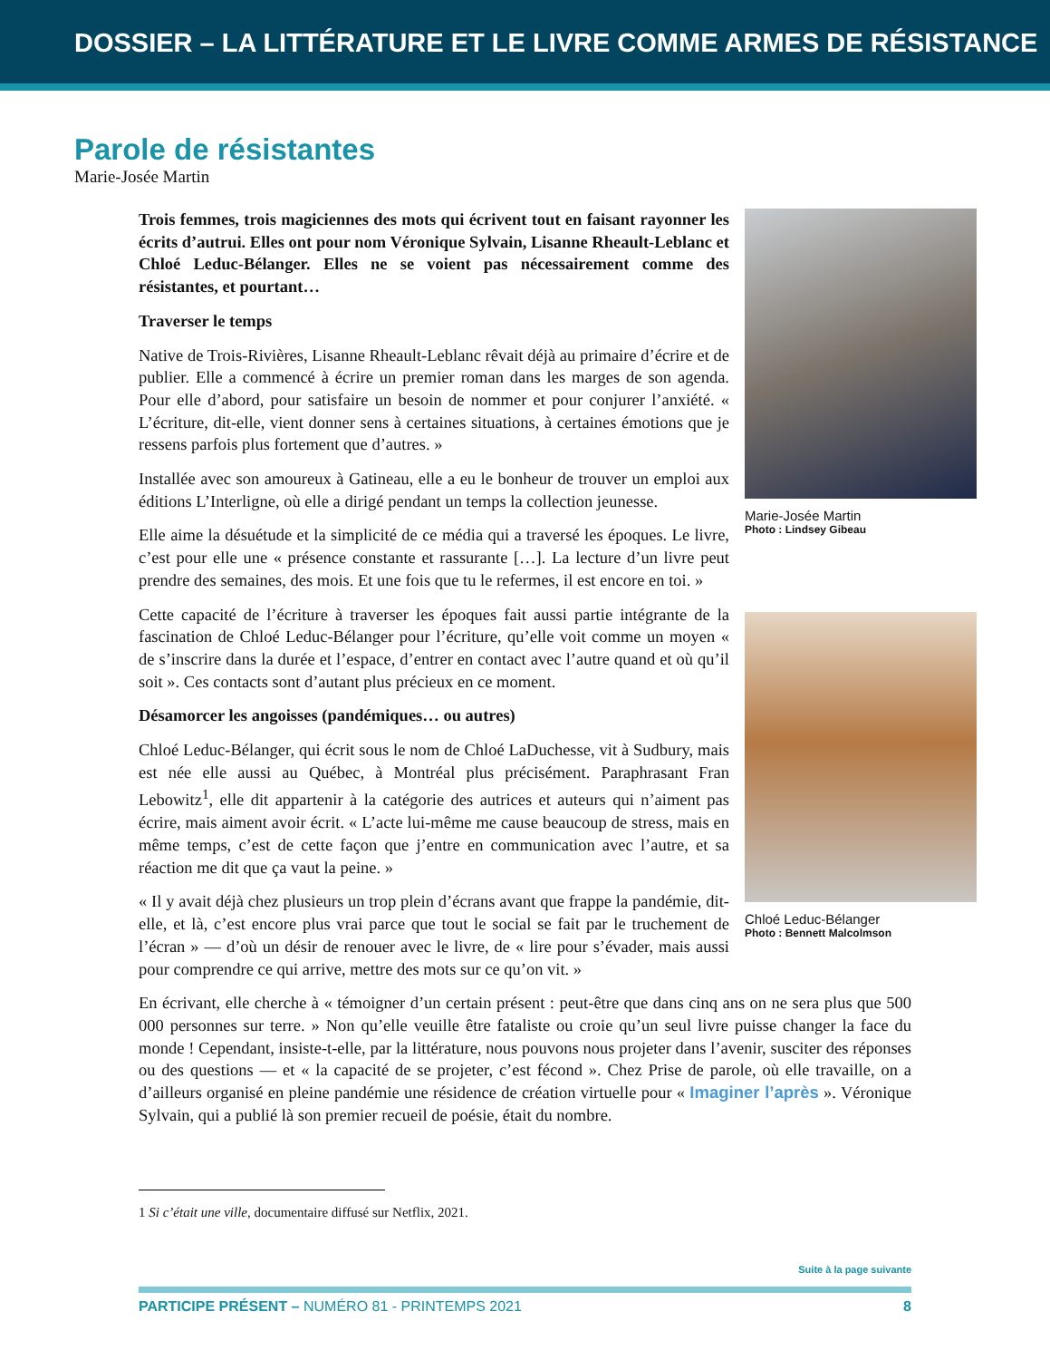DOSSIER – LA LITTÉRATURE ET LE LIVRE COMME ARMES DE RÉSISTANCE
Parole de résistantes
Marie-Josée Martin
Trois femmes, trois magiciennes des mots qui écrivent tout en faisant rayonner les écrits d’autrui. Elles ont pour nom Véronique Sylvain, Lisanne Rheault-Leblanc et Chloé Leduc-Bélanger. Elles ne se voient pas nécessairement comme des résistantes, et pourtant…
Traverser le temps
Native de Trois-Rivières, Lisanne Rheault-Leblanc rêvait déjà au primaire d’écrire et de publier. Elle a commencé à écrire un premier roman dans les marges de son agenda. Pour elle d’abord, pour satisfaire un besoin de nommer et pour conjurer l’anxiété. « L’écriture, dit-elle, vient donner sens à certaines situations, à certaines émotions que je ressens parfois plus fortement que d’autres. »
Installée avec son amoureux à Gatineau, elle a eu le bonheur de trouver un emploi aux éditions L’Interligne, où elle a dirigé pendant un temps la collection jeunesse.
Elle aime la désuétude et la simplicité de ce média qui a traversé les époques. Le livre, c’est pour elle une « présence constante et rassurante […]. La lecture d’un livre peut prendre des semaines, des mois. Et une fois que tu le refermes, il est encore en toi. »
Cette capacité de l’écriture à traverser les époques fait aussi partie intégrante de la fascination de Chloé Leduc-Bélanger pour l’écriture, qu’elle voit comme un moyen « de s’inscrire dans la durée et l’espace, d’entrer en contact avec l’autre quand et où qu’il soit ». Ces contacts sont d’autant plus précieux en ce moment.
Désamorcer les angoisses (pandémiques… ou autres)
Chloé Leduc-Bélanger, qui écrit sous le nom de Chloé LaDuchesse, vit à Sudbury, mais est née elle aussi au Québec, à Montréal plus précisément. Paraphrasant Fran Lebowitz<sup>1</sup>, elle dit appartenir à la catégorie des autrices et auteurs qui n’aiment pas écrire, mais aiment avoir écrit. « L’acte lui-même me cause beaucoup de stress, mais en même temps, c’est de cette façon que j’entre en communication avec l’autre, et sa réaction me dit que ça vaut la peine. »
« Il y avait déjà chez plusieurs un trop plein d’écrans avant que frappe la pandémie, dit-elle, et là, c’est encore plus vrai parce que tout le social se fait par le truchement de l’écran » — d’où un désir de renouer avec le livre, de « lire pour s’évader, mais aussi pour comprendre ce qui arrive, mettre des mots sur ce qu’on vit. »
Marie-Josée Martin
Photo : Lindsey Gibeau
Chloé Leduc-Bélanger
Photo : Bennett Malcolmson
En écrivant, elle cherche à « témoigner d’un certain présent : peut-être que dans cinq ans on ne sera plus que 500 000 personnes sur terre. » Non qu’elle veuille être fataliste ou croie qu’un seul livre puisse changer la face du monde ! Cependant, insiste-t-elle, par la littérature, nous pouvons nous projeter dans l’avenir, susciter des réponses ou des questions — et « la capacité de se projeter, c’est fécond ». Chez Prise de parole, où elle travaille, on a d’ailleurs organisé en pleine pandémie une résidence de création virtuelle pour « Imaginer l’après ». Véronique Sylvain, qui a publié là son premier recueil de poésie, était du nombre.
1 Si c’était une ville, documentaire diffusé sur Netflix, 2021.
Suite à la page suivante
PARTICIPE PRÉSENT – NUMÉRO 81 - PRINTEMPS 2021 8